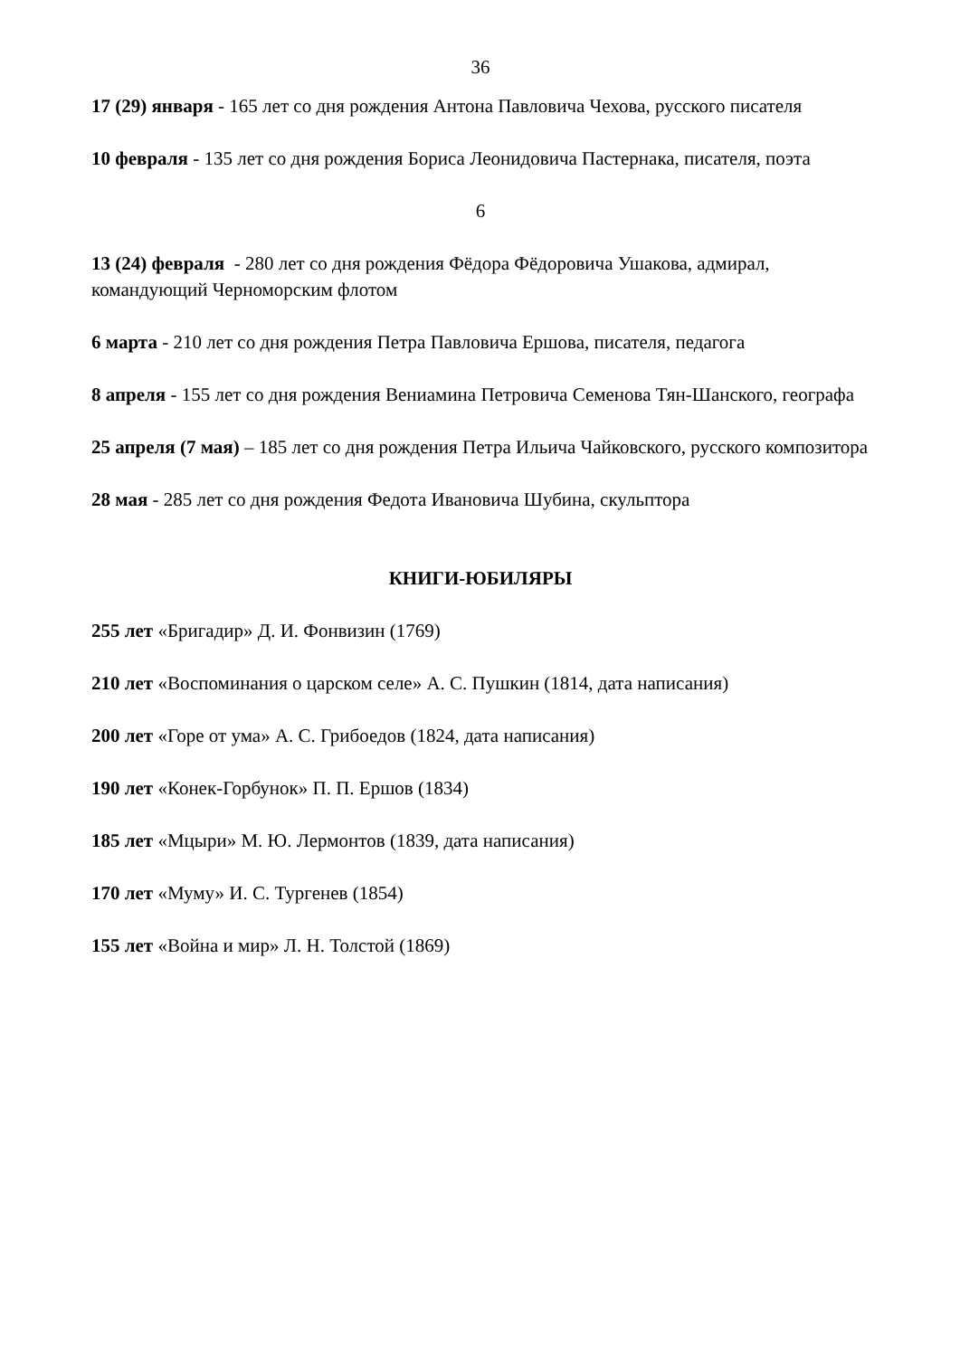36
17 (29) января - 165 лет со дня рождения Антона Павловича Чехова, русского писателя
10 февраля - 135 лет со дня рождения Бориса Леонидовича Пастернака, писателя, поэта
6
13 (24) февраля - 280 лет со дня рождения Фёдора Фёдоровича Ушакова, адмирал, командующий Черноморским флотом
6 марта - 210 лет со дня рождения Петра Павловича Ершова, писателя, педагога
8 апреля - 155 лет со дня рождения Вениамина Петровича Семенова Тян-Шанского, географа
25 апреля (7 мая) – 185 лет со дня рождения Петра Ильича Чайковского, русского композитора
28 мая - 285 лет со дня рождения Федота Ивановича Шубина, скульптора
КНИГИ-ЮБИЛЯРЫ
255 лет «Бригадир» Д. И. Фонвизин (1769)
210 лет «Воспоминания о царском селе» А. С. Пушкин (1814, дата написания)
200 лет «Горе от ума» А. С. Грибоедов (1824, дата написания)
190 лет «Конек-Горбунок» П. П. Ершов (1834)
185 лет «Мцыри» М. Ю. Лермонтов (1839, дата написания)
170 лет «Муму» И. С. Тургенев (1854)
155 лет «Война и мир» Л. Н. Толстой (1869)